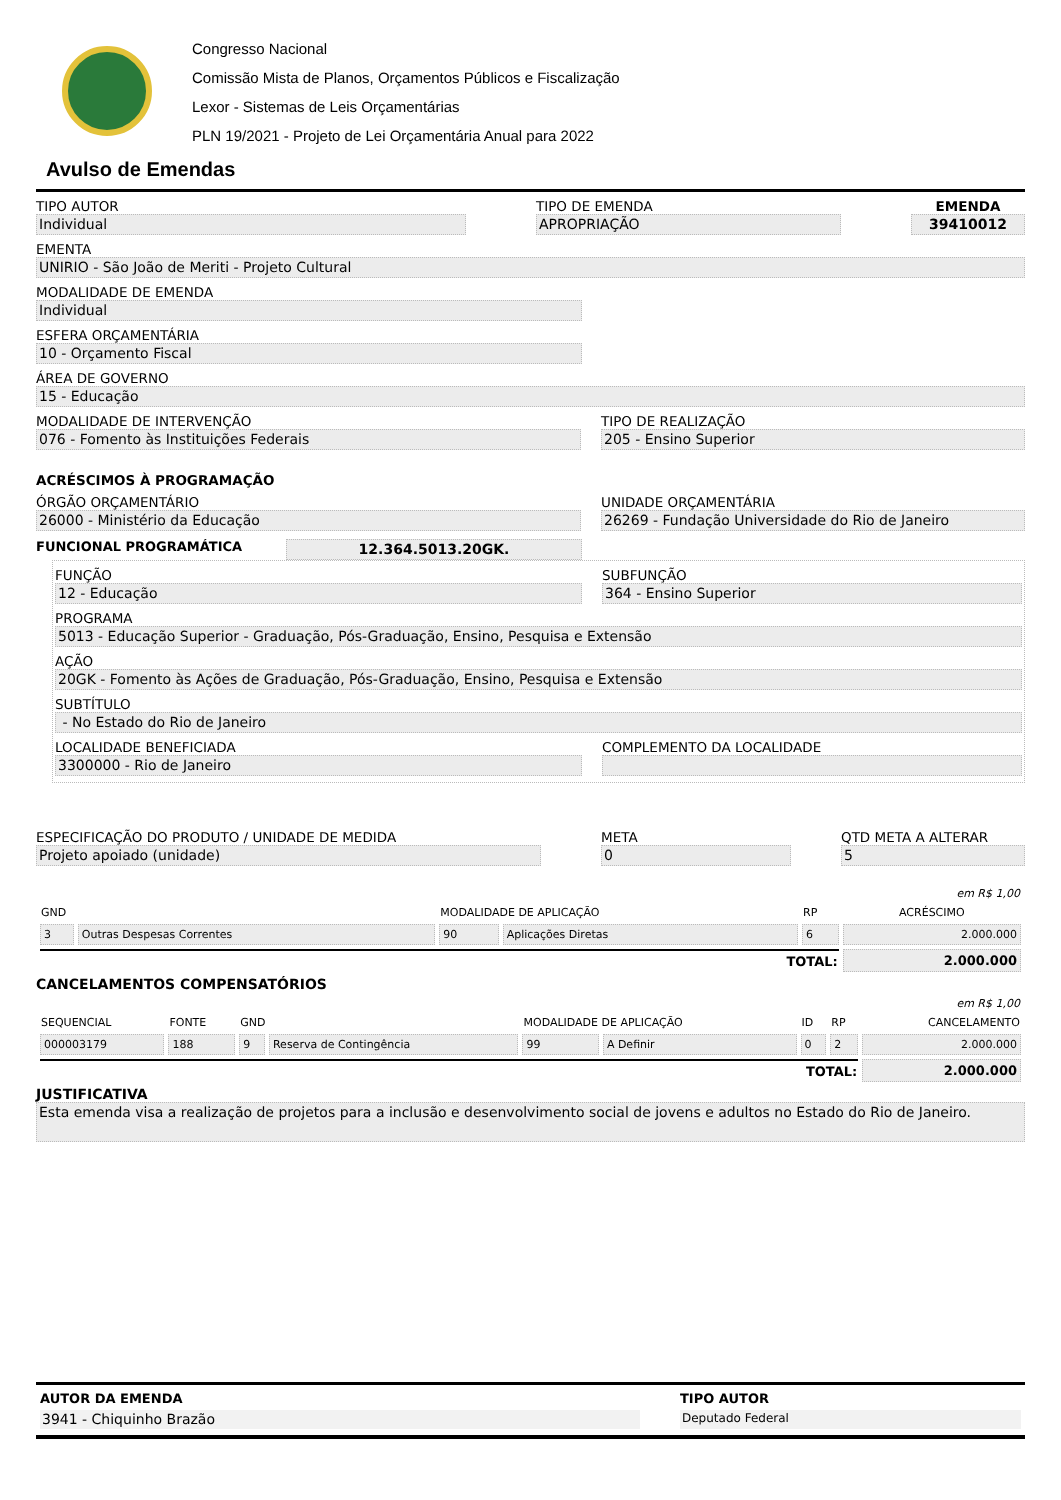Congresso Nacional
Comissão Mista de Planos, Orçamentos Públicos e Fiscalização
Lexor - Sistemas de Leis Orçamentárias
PLN 19/2021 - Projeto de Lei Orçamentária Anual para 2022
Avulso de Emendas
TIPO AUTOR
Individual
TIPO DE EMENDA
APROPRIAÇÃO
EMENDA
39410012
EMENTA
UNIRIO - São João de Meriti - Projeto Cultural
MODALIDADE DE EMENDA
Individual
ESFERA ORÇAMENTÁRIA
10 - Orçamento Fiscal
ÁREA DE GOVERNO
15 - Educação
MODALIDADE DE INTERVENÇÃO
076 - Fomento às Instituições Federais
TIPO DE REALIZAÇÃO
205 - Ensino Superior
ACRÉSCIMOS À PROGRAMAÇÃO
ÓRGÃO ORÇAMENTÁRIO
26000 - Ministério da Educação
UNIDADE ORÇAMENTÁRIA
26269 - Fundação Universidade do Rio de Janeiro
FUNCIONAL PROGRAMÁTICA 12.364.5013.20GK.
FUNÇÃO
12 - Educação
SUBFUNÇÃO
364 - Ensino Superior
PROGRAMA
5013 - Educação Superior - Graduação, Pós-Graduação, Ensino, Pesquisa e Extensão
AÇÃO
20GK - Fomento às Ações de Graduação, Pós-Graduação, Ensino, Pesquisa e Extensão
SUBTÍTULO
- No Estado do Rio de Janeiro
LOCALIDADE BENEFICIADA
3300000 - Rio de Janeiro
COMPLEMENTO DA LOCALIDADE
ESPECIFICAÇÃO DO PRODUTO / UNIDADE DE MEDIDA
Projeto apoiado (unidade)
META
0
QTD META A ALTERAR
5
| | | | | | | em R$ 1,00 |
| GND | | MODALIDADE DE APLICAÇÃO | | RP | ACRÉSCIMO | |
| 3 | Outras Despesas Correntes | 90 | Aplicações Diretas | 6 | 2.000.000 | |
| TOTAL: | | | | | 2.000.000 | |
CANCELAMENTOS COMPENSATÓRIOS
| | | | | | | | | | em R$ 1,00 |
| SEQUENCIAL | FONTE | GND | | MODALIDADE DE APLICAÇÃO | | ID | RP | CANCELAMENTO | |
| 000003179 | 188 | 9 | Reserva de Contingência | 99 | A Definir | 0 | 2 | 2.000.000 | |
| TOTAL: | | | | | | | | 2.000.000 | |
JUSTIFICATIVA
Esta emenda visa a realização de projetos para a inclusão e desenvolvimento social de jovens e adultos no Estado do Rio de Janeiro.
AUTOR DA EMENDA
3941 - Chiquinho Brazão
TIPO AUTOR
Deputado Federal